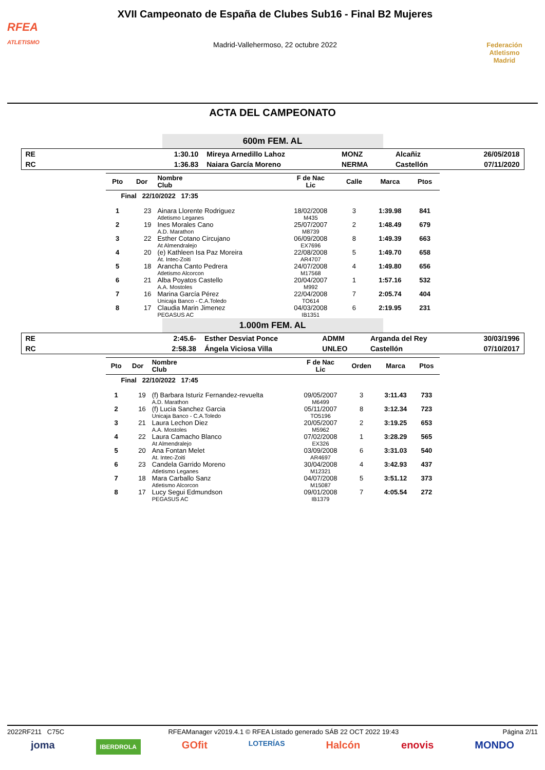RFEA
ATLETISMO
XVII Campeonato de España de Clubes Sub16 - Final B2 Mujeres
Madrid-Vallehermoso, 22 octubre 2022
Federación Atletismo
Madrid
ACTA DEL CAMPEONATO
600m FEM. AL
| RE | 1:30.10 | Mireya Arnedillo Lahoz | MONZ | Alcañiz | 26/05/2018 |
| RC | 1:36.83 | Naiara García Moreno | NERMA | Castellón | 07/11/2020 |
| Pto | Dor | Nombre Club | F de Nac Lic | Calle | Marca | Ptos |
| --- | --- | --- | --- | --- | --- | --- |
| Final 22/10/2022 17:35 | | | | | | |
| 1 | 23 | Ainara Llorente Rodriguez Atletismo Leganes | 18/02/2008 M435 | 3 | 1:39.98 | 841 |
| 2 | 19 | Ines Morales Cano A.D. Marathon | 25/07/2007 M8739 | 2 | 1:48.49 | 679 |
| 3 | 22 | Esther Cotano Circujano At Almendralejo | 06/09/2008 EX7696 | 8 | 1:49.39 | 663 |
| 4 | 20 | (e) Kathleen Isa Paz Moreira At. Intec-Zoiti | 22/08/2008 AR4707 | 5 | 1:49.70 | 658 |
| 5 | 18 | Arancha Canto Pedrera Atletismo Alcorcon | 24/07/2008 M17568 | 4 | 1:49.80 | 656 |
| 6 | 21 | Alba Poyatos Castello A.A. Mostoles | 20/04/2007 M992 | 1 | 1:57.16 | 532 |
| 7 | 16 | Marina García Pérez Unicaja Banco - C.A.Toledo | 22/04/2008 TO614 | 7 | 2:05.74 | 404 |
| 8 | 17 | Claudia Marin Jimenez PEGASUS AC | 04/03/2008 IB1351 | 6 | 2:19.95 | 231 |
1.000m FEM. AL
| RE | 2:45.6- | Esther Desviat Ponce | ADMM | Arganda del Rey | 30/03/1996 |
| RC | 2:58.38 | Ángela Viciosa Villa | UNLEO | Castellón | 07/10/2017 |
| Pto | Dor | Nombre Club | F de Nac Lic | Orden | Marca | Ptos |
| --- | --- | --- | --- | --- | --- | --- |
| Final 22/10/2022 17:45 | | | | | | |
| 1 | 19 | (f) Barbara Isturiz Fernandez-revuelta A.D. Marathon | 09/05/2007 M6499 | 3 | 3:11.43 | 733 |
| 2 | 16 | (f) Lucia Sanchez Garcia Unicaja Banco - C.A.Toledo | 05/11/2007 TO5196 | 8 | 3:12.34 | 723 |
| 3 | 21 | Laura Lechon Diez A.A. Mostoles | 20/05/2007 M5962 | 2 | 3:19.25 | 653 |
| 4 | 22 | Laura Camacho Blanco At Almendralejo | 07/02/2008 EX326 | 1 | 3:28.29 | 565 |
| 5 | 20 | Ana Fontan Melet At. Intec-Zoiti | 03/09/2008 AR4697 | 6 | 3:31.03 | 540 |
| 6 | 23 | Candela Garrido Moreno Atletismo Leganes | 30/04/2008 M12321 | 4 | 3:42.93 | 437 |
| 7 | 18 | Mara Carballo Sanz Atletismo Alcorcon | 04/07/2008 M15087 | 5 | 3:51.12 | 373 |
| 8 | 17 | Lucy Segui Edmundson PEGASUS AC | 09/01/2008 IB1379 | 7 | 4:05.54 | 272 |
2022RF211 C75C RFEAManager v2019.4.1 © RFEA Listado generado SÁB 22 OCT 2022 19:43 Página 2/11
joma IBERDROLA GOfit LOTERÍAS Halcón enovis MONDO